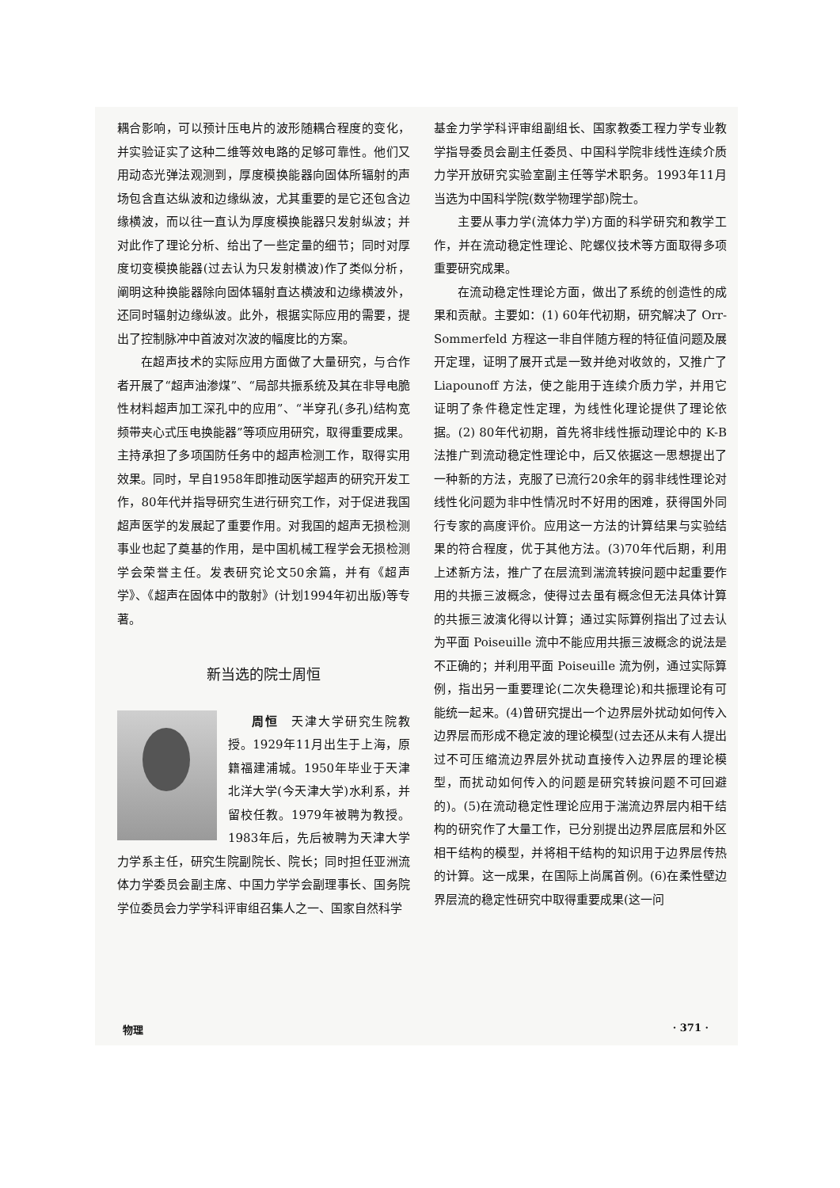耦合影响，可以预计压电片的波形随耦合程度的变化，并实验证实了这种二维等效电路的足够可靠性。他们又用动态光弹法观测到，厚度模换能器向固体所辐射的声场包含直达纵波和边缘纵波，尤其重要的是它还包含边缘横波，而以往一直认为厚度模换能器只发射纵波；并对此作了理论分析、给出了一些定量的细节；同时对厚度切变模换能器(过去认为只发射横波)作了类似分析，阐明这种换能器除向固体辐射直达横波和边缘横波外，还同时辐射边缘纵波。此外，根据实际应用的需要，提出了控制脉冲中首波对次波的幅度比的方案。
在超声技术的实际应用方面做了大量研究，与合作者开展了“超声油渗煤”、“局部共振系统及其在非导电脆性材料超声加工深孔中的应用”、“半穿孔(多孔)结构宽频带夹心式压电换能器”等项应用研究，取得重要成果。主持承担了多项国防任务中的超声检测工作，取得实用效果。同时，早自1958年即推动医学超声的研究开发工作，80年代并指导研究生进行研究工作，对于促进我国超声医学的发展起了重要作用。对我国的超声无损检测事业也起了奠基的作用，是中国机械工程学会无损检测学会荣誉主任。发表研究论文50余篇，并有《超声学》、《超声在固体中的散射》(计划1994年初出版)等专著。
新当选的院士周恒
周恒　天津大学研究生院教授。1929年11月出生于上海，原籍福建浦城。1950年毕业于天津北洋大学(今天津大学)水利系，并留校任教。1979年被聘为教授。1983年后，先后被聘为天津大学力学系主任，研究生院副院长、院长；同时担任亚洲流体力学委员会副主席、中国力学学会副理事长、国务院学位委员会力学学科评审组召集人之一、国家自然科学
基金力学学科评审组副组长、国家教委工程力学专业教学指导委员会副主任委员、中国科学院非线性连续介质力学开放研究实验室副主任等学术职务。1993年11月当选为中国科学院(数学物理学部)院士。
主要从事力学(流体力学)方面的科学研究和教学工作，并在流动稳定性理论、陀螺仪技术等方面取得多项重要研究成果。
在流动稳定性理论方面，做出了系统的创造性的成果和贡献。主要如：(1) 60年代初期，研究解决了 Orr-Sommerfeld 方程这一非自伴随方程的特征值问题及展开定理，证明了展开式是一致并绝对收敛的，又推广了 Liapounoff 方法，使之能用于连续介质力学，并用它证明了条件稳定性定理，为线性化理论提供了理论依据。(2) 80年代初期，首先将非线性振动理论中的 K-B 法推广到流动稳定性理论中，后又依据这一思想提出了一种新的方法，克服了已流行20余年的弱非线性理论对线性化问题为非中性情况时不好用的困难，获得国外同行专家的高度评价。应用这一方法的计算结果与实验结果的符合程度，优于其他方法。(3)70年代后期，利用上述新方法，推广了在层流到湍流转捩问题中起重要作用的共振三波概念，使得过去虽有概念但无法具体计算的共振三波演化得以计算；通过实际算例指出了过去认为平面 Poiseuille 流中不能应用共振三波概念的说法是不正确的；并利用平面 Poiseuille 流为例，通过实际算例，指出另一重要理论(二次失稳理论)和共振理论有可能统一起来。(4)曾研究提出一个边界层外扰动如何传入边界层而形成不稳定波的理论模型(过去还从未有人提出过不可压缩流边界层外扰动直接传入边界层的理论模型，而扰动如何传入的问题是研究转捩问题不可回避的)。(5)在流动稳定性理论应用于湍流边界层内相干结构的研究作了大量工作，已分别提出边界层底层和外区相干结构的模型，并将相干结构的知识用于边界层传热的计算。这一成果，在国际上尚属首例。(6)在柔性壁边界层流的稳定性研究中取得重要成果(这一问
物理 · 371 ·